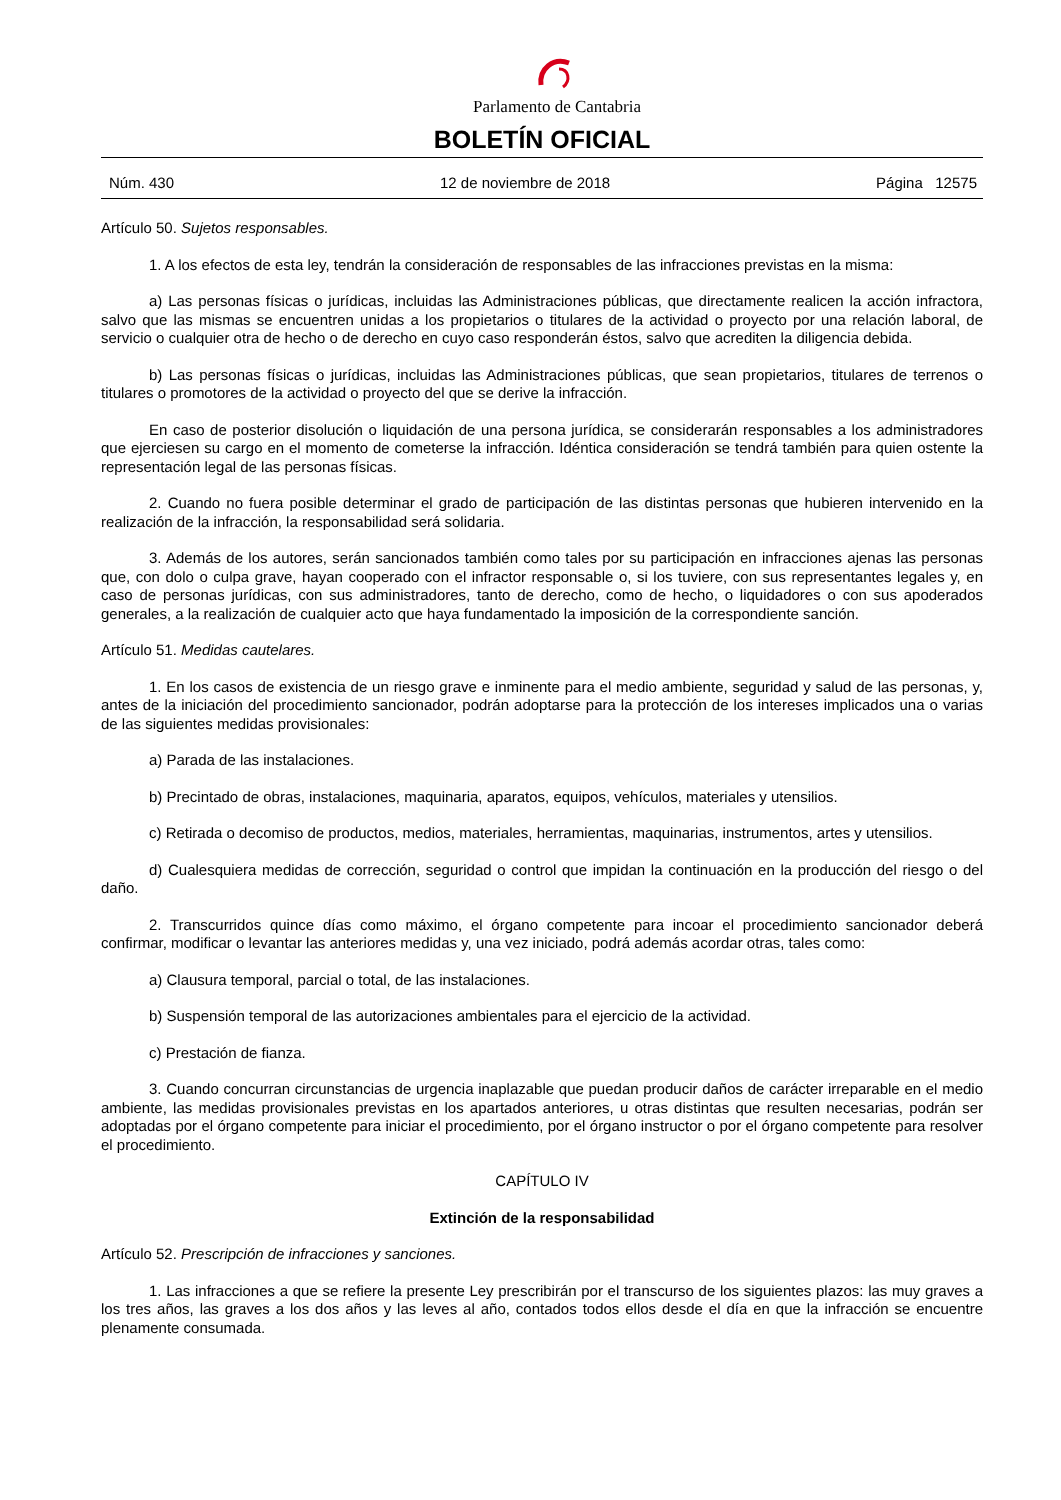Parlamento de Cantabria
BOLETÍN OFICIAL
Núm. 430 12 de noviembre de 2018 Página 12575
Artículo 50. Sujetos responsables.
1. A los efectos de esta ley, tendrán la consideración de responsables de las infracciones previstas en la misma:
a) Las personas físicas o jurídicas, incluidas las Administraciones públicas, que directamente realicen la acción infractora, salvo que las mismas se encuentren unidas a los propietarios o titulares de la actividad o proyecto por una relación laboral, de servicio o cualquier otra de hecho o de derecho en cuyo caso responderán éstos, salvo que acrediten la diligencia debida.
b) Las personas físicas o jurídicas, incluidas las Administraciones públicas, que sean propietarios, titulares de terrenos o titulares o promotores de la actividad o proyecto del que se derive la infracción.
En caso de posterior disolución o liquidación de una persona jurídica, se considerarán responsables a los administradores que ejerciesen su cargo en el momento de cometerse la infracción. Idéntica consideración se tendrá también para quien ostente la representación legal de las personas físicas.
2. Cuando no fuera posible determinar el grado de participación de las distintas personas que hubieren intervenido en la realización de la infracción, la responsabilidad será solidaria.
3. Además de los autores, serán sancionados también como tales por su participación en infracciones ajenas las personas que, con dolo o culpa grave, hayan cooperado con el infractor responsable o, si los tuviere, con sus representantes legales y, en caso de personas jurídicas, con sus administradores, tanto de derecho, como de hecho, o liquidadores o con sus apoderados generales, a la realización de cualquier acto que haya fundamentado la imposición de la correspondiente sanción.
Artículo 51. Medidas cautelares.
1. En los casos de existencia de un riesgo grave e inminente para el medio ambiente, seguridad y salud de las personas, y, antes de la iniciación del procedimiento sancionador, podrán adoptarse para la protección de los intereses implicados una o varias de las siguientes medidas provisionales:
a) Parada de las instalaciones.
b) Precintado de obras, instalaciones, maquinaria, aparatos, equipos, vehículos, materiales y utensilios.
c) Retirada o decomiso de productos, medios, materiales, herramientas, maquinarias, instrumentos, artes y utensilios.
d) Cualesquiera medidas de corrección, seguridad o control que impidan la continuación en la producción del riesgo o del daño.
2. Transcurridos quince días como máximo, el órgano competente para incoar el procedimiento sancionador deberá confirmar, modificar o levantar las anteriores medidas y, una vez iniciado, podrá además acordar otras, tales como:
a) Clausura temporal, parcial o total, de las instalaciones.
b) Suspensión temporal de las autorizaciones ambientales para el ejercicio de la actividad.
c) Prestación de fianza.
3. Cuando concurran circunstancias de urgencia inaplazable que puedan producir daños de carácter irreparable en el medio ambiente, las medidas provisionales previstas en los apartados anteriores, u otras distintas que resulten necesarias, podrán ser adoptadas por el órgano competente para iniciar el procedimiento, por el órgano instructor o por el órgano competente para resolver el procedimiento.
CAPÍTULO IV
Extinción de la responsabilidad
Artículo 52. Prescripción de infracciones y sanciones.
1. Las infracciones a que se refiere la presente Ley prescribirán por el transcurso de los siguientes plazos: las muy graves a los tres años, las graves a los dos años y las leves al año, contados todos ellos desde el día en que la infracción se encuentre plenamente consumada.